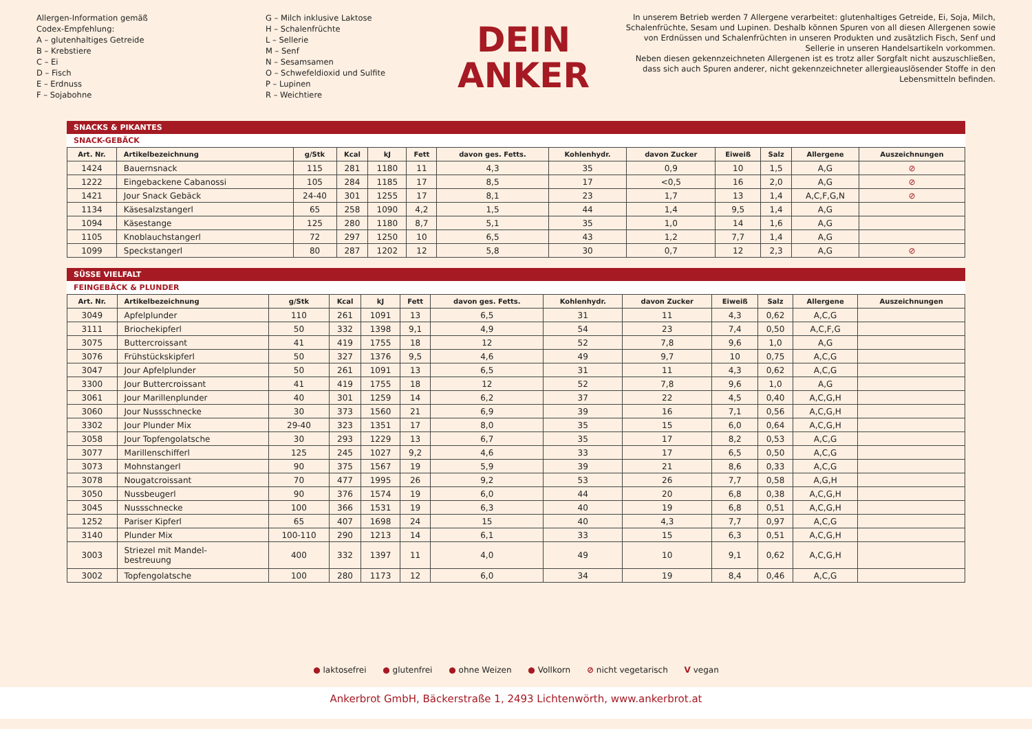Allergen-Information gemäß
Codex-Empfehlung:
A – glutenhaltiges Getreide
B – Krebstiere
C – Ei
D – Fisch
E – Erdnuss
F – Sojabohne
G – Milch inklusive Laktose
H – Schalenfrüchte
L – Sellerie
M – Senf
N – Sesamsamen
O – Schwefeldioxid und Sulfite
P – Lupinen
R – Weichtiere
DEIN
ANKER
In unserem Betrieb werden 7 Allergene verarbeitet: glutenhaltiges Getreide, Ei, Soja, Milch, Schalenfrüchte, Sesam und Lupinen. Deshalb können Spuren von all diesen Allergenen sowie von Erdnüssen und Schalenfrüchten in unseren Produkten und zusätzlich Fisch, Senf und Sellerie in unseren Handelsartikeln vorkommen.
Neben diesen gekennzeichneten Allergenen ist es trotz aller Sorgfalt nicht auszuschließen, dass sich auch Spuren anderer, nicht gekennzeichneter allergieauslösender Stoffe in den Lebensmitteln befinden.
SNACKS & PIKANTES
SNACK-GEBÄCK
| Art. Nr. | Artikelbezeichnung | g/Stk | Kcal | kJ | Fett | davon ges. Fetts. | Kohlenhydr. | davon Zucker | Eiweiß | Salz | Allergene | Auszeichnungen |
| --- | --- | --- | --- | --- | --- | --- | --- | --- | --- | --- | --- | --- |
| 1424 | Bauernsnack | 115 | 281 | 1180 | 11 | 4,3 | 35 | 0,9 | 10 | 1,5 | A,G | ⊘ |
| 1222 | Eingebackene Cabanossi | 105 | 284 | 1185 | 17 | 8,5 | 17 | <0,5 | 16 | 2,0 | A,G | ⊘ |
| 1421 | Jour Snack Gebäck | 24-40 | 301 | 1255 | 17 | 8,1 | 23 | 1,7 | 13 | 1,4 | A,C,F,G,N | ⊘ |
| 1134 | Käsesalzstangerl | 65 | 258 | 1090 | 4,2 | 1,5 | 44 | 1,4 | 9,5 | 1,4 | A,G | |
| 1094 | Käsestange | 125 | 280 | 1180 | 8,7 | 5,1 | 35 | 1,0 | 14 | 1,6 | A,G | |
| 1105 | Knoblauchstangerl | 72 | 297 | 1250 | 10 | 6,5 | 43 | 1,2 | 7,7 | 1,4 | A,G | |
| 1099 | Speckstangerl | 80 | 287 | 1202 | 12 | 5,8 | 30 | 0,7 | 12 | 2,3 | A,G | ⊘ |
SÜSSE VIELFALT
FEINGEBÄCK & PLUNDER
| Art. Nr. | Artikelbezeichnung | g/Stk | Kcal | kJ | Fett | davon ges. Fetts. | Kohlenhydr. | davon Zucker | Eiweiß | Salz | Allergene | Auszeichnungen |
| --- | --- | --- | --- | --- | --- | --- | --- | --- | --- | --- | --- | --- |
| 3049 | Apfelplunder | 110 | 261 | 1091 | 13 | 6,5 | 31 | 11 | 4,3 | 0,62 | A,C,G | |
| 3111 | Briochekipferl | 50 | 332 | 1398 | 9,1 | 4,9 | 54 | 23 | 7,4 | 0,50 | A,C,F,G | |
| 3075 | Buttercroissant | 41 | 419 | 1755 | 18 | 12 | 52 | 7,8 | 9,6 | 1,0 | A,G | |
| 3076 | Frühstückskipferl | 50 | 327 | 1376 | 9,5 | 4,6 | 49 | 9,7 | 10 | 0,75 | A,C,G | |
| 3047 | Jour Apfelplunder | 50 | 261 | 1091 | 13 | 6,5 | 31 | 11 | 4,3 | 0,62 | A,C,G | |
| 3300 | Jour Buttercroissant | 41 | 419 | 1755 | 18 | 12 | 52 | 7,8 | 9,6 | 1,0 | A,G | |
| 3061 | Jour Marillenplunder | 40 | 301 | 1259 | 14 | 6,2 | 37 | 22 | 4,5 | 0,40 | A,C,G,H | |
| 3060 | Jour Nussschnecke | 30 | 373 | 1560 | 21 | 6,9 | 39 | 16 | 7,1 | 0,56 | A,C,G,H | |
| 3302 | Jour Plunder Mix | 29-40 | 323 | 1351 | 17 | 8,0 | 35 | 15 | 6,0 | 0,64 | A,C,G,H | |
| 3058 | Jour Topfengolatsche | 30 | 293 | 1229 | 13 | 6,7 | 35 | 17 | 8,2 | 0,53 | A,C,G | |
| 3077 | Marillenschifferl | 125 | 245 | 1027 | 9,2 | 4,6 | 33 | 17 | 6,5 | 0,50 | A,C,G | |
| 3073 | Mohnstangerl | 90 | 375 | 1567 | 19 | 5,9 | 39 | 21 | 8,6 | 0,33 | A,C,G | |
| 3078 | Nougatcroissant | 70 | 477 | 1995 | 26 | 9,2 | 53 | 26 | 7,7 | 0,58 | A,G,H | |
| 3050 | Nussbeugerl | 90 | 376 | 1574 | 19 | 6,0 | 44 | 20 | 6,8 | 0,38 | A,C,G,H | |
| 3045 | Nussschnecke | 100 | 366 | 1531 | 19 | 6,3 | 40 | 19 | 6,8 | 0,51 | A,C,G,H | |
| 1252 | Pariser Kipferl | 65 | 407 | 1698 | 24 | 15 | 40 | 4,3 | 7,7 | 0,97 | A,C,G | |
| 3140 | Plunder Mix | 100-110 | 290 | 1213 | 14 | 6,1 | 33 | 15 | 6,3 | 0,51 | A,C,G,H | |
| 3003 | Striezel mit Mandel- bestreuung | 400 | 332 | 1397 | 11 | 4,0 | 49 | 10 | 9,1 | 0,62 | A,C,G,H | |
| 3002 | Topfengolatsche | 100 | 280 | 1173 | 12 | 6,0 | 34 | 19 | 8,4 | 0,46 | A,C,G | |
● laktosefrei ● glutenfrei ● ohne Weizen ● Vollkorn ⊘ nicht vegetarisch V vegan
Ankerbrot GmbH, Bäckerstraße 1, 2493 Lichtenwörth, www.ankerbrot.at